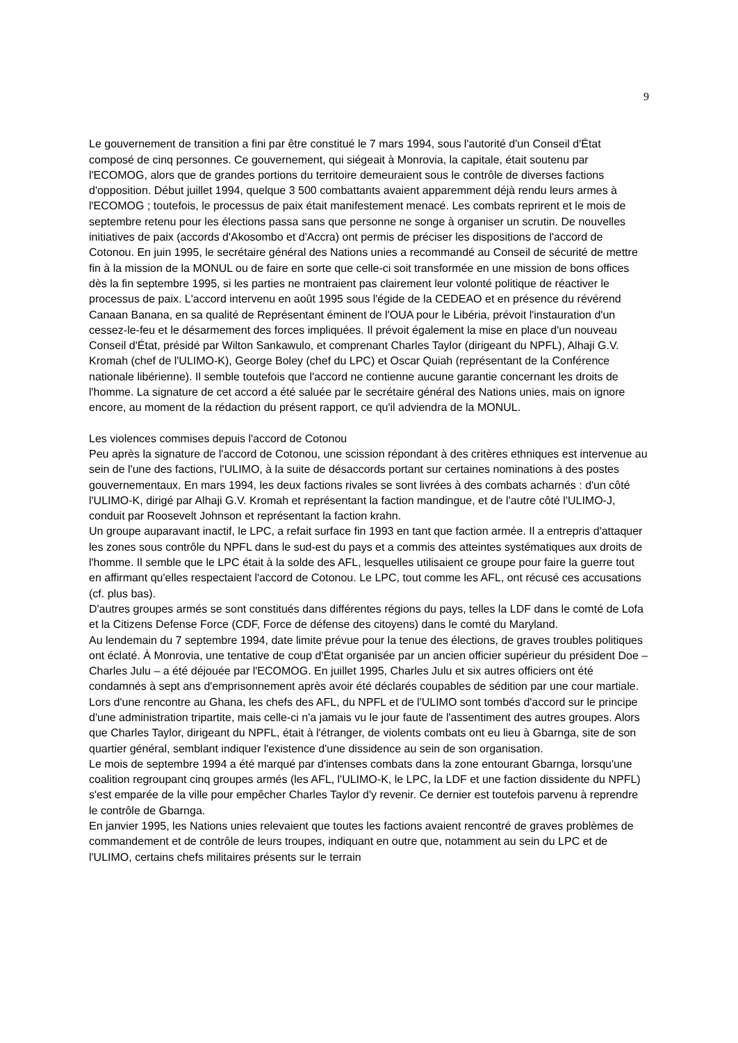9
Le gouvernement de transition a fini par être constitué le 7 mars 1994, sous l'autorité d'un Conseil d'État composé de cinq personnes. Ce gouvernement, qui siégeait à Monrovia, la capitale, était soutenu par l'ECOMOG, alors que de grandes portions du territoire demeuraient sous le contrôle de diverses factions d'opposition. Début juillet 1994, quelque 3 500 combattants avaient apparemment déjà rendu leurs armes à l'ECOMOG ; toutefois, le processus de paix était manifestement menacé. Les combats reprirent et le mois de septembre retenu pour les élections passa sans que personne ne songe à organiser un scrutin. De nouvelles initiatives de paix (accords d'Akosombo et d'Accra) ont permis de préciser les dispositions de l'accord de Cotonou. En juin 1995, le secrétaire général des Nations unies a recommandé au Conseil de sécurité de mettre fin à la mission de la MONUL ou de faire en sorte que celle-ci soit transformée en une mission de bons offices dès la fin septembre 1995, si les parties ne montraient pas clairement leur volonté politique de réactiver le processus de paix. L'accord intervenu en août 1995 sous l'égide de la CEDEAO et en présence du révérend Canaan Banana, en sa qualité de Représentant éminent de l'OUA pour le Libéria, prévoit l'instauration d'un cessez-le-feu et le désarmement des forces impliquées. Il prévoit également la mise en place d'un nouveau Conseil d'État, présidé par Wilton Sankawulo, et comprenant Charles Taylor (dirigeant du NPFL), Alhaji G.V. Kromah (chef de l'ULIMO-K), George Boley (chef du LPC) et Oscar Quiah (représentant de la Conférence nationale libérienne). Il semble toutefois que l'accord ne contienne aucune garantie concernant les droits de l'homme. La signature de cet accord a été saluée par le secrétaire général des Nations unies, mais on ignore encore, au moment de la rédaction du présent rapport, ce qu'il adviendra de la MONUL.
Les violences commises depuis l'accord de Cotonou
Peu après la signature de l'accord de Cotonou, une scission répondant à des critères ethniques est intervenue au sein de l'une des factions, l'ULIMO, à la suite de désaccords portant sur certaines nominations à des postes gouvernementaux. En mars 1994, les deux factions rivales se sont livrées à des combats acharnés : d'un côté l'ULIMO-K, dirigé par Alhaji G.V. Kromah et représentant la faction mandingue, et de l'autre côté l'ULIMO-J, conduit par Roosevelt Johnson et représentant la faction krahn.
Un groupe auparavant inactif, le LPC, a refait surface fin 1993 en tant que faction armée. Il a entrepris d'attaquer les zones sous contrôle du NPFL dans le sud-est du pays et a commis des atteintes systématiques aux droits de l'homme. Il semble que le LPC était à la solde des AFL, lesquelles utilisaient ce groupe pour faire la guerre tout en affirmant qu'elles respectaient l'accord de Cotonou. Le LPC, tout comme les AFL, ont récusé ces accusations (cf. plus bas).
D'autres groupes armés se sont constitués dans différentes régions du pays, telles la LDF dans le comté de Lofa et la Citizens Defense Force (CDF, Force de défense des citoyens) dans le comté du Maryland.
Au lendemain du 7 septembre 1994, date limite prévue pour la tenue des élections, de graves troubles politiques ont éclaté. À Monrovia, une tentative de coup d'État organisée par un ancien officier supérieur du président Doe – Charles Julu – a été déjouée par l'ECOMOG. En juillet 1995, Charles Julu et six autres officiers ont été condamnés à sept ans d'emprisonnement après avoir été déclarés coupables de sédition par une cour martiale. Lors d'une rencontre au Ghana, les chefs des AFL, du NPFL et de l'ULIMO sont tombés d'accord sur le principe d'une administration tripartite, mais celle-ci n'a jamais vu le jour faute de l'assentiment des autres groupes. Alors que Charles Taylor, dirigeant du NPFL, était à l'étranger, de violents combats ont eu lieu à Gbarnga, site de son quartier général, semblant indiquer l'existence d'une dissidence au sein de son organisation.
Le mois de septembre 1994 a été marqué par d'intenses combats dans la zone entourant Gbarnga, lorsqu'une coalition regroupant cinq groupes armés (les AFL, l'ULIMO-K, le LPC, la LDF et une faction dissidente du NPFL) s'est emparée de la ville pour empêcher Charles Taylor d'y revenir. Ce dernier est toutefois parvenu à reprendre le contrôle de Gbarnga.
En janvier 1995, les Nations unies relevaient que toutes les factions avaient rencontré de graves problèmes de commandement et de contrôle de leurs troupes, indiquant en outre que, notamment au sein du LPC et de l'ULIMO, certains chefs militaires présents sur le terrain